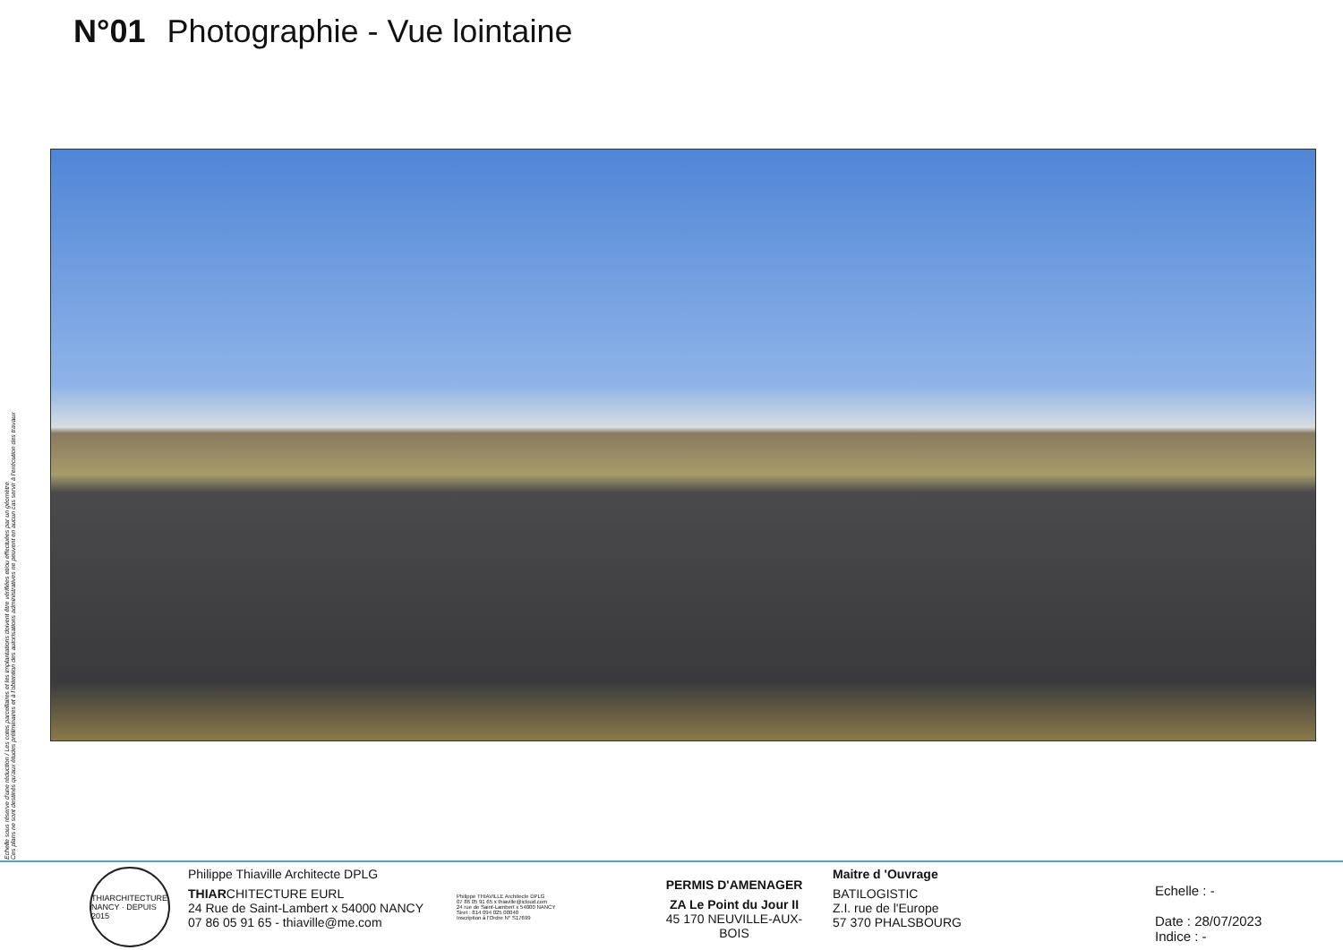N°01 Photographie - Vue lointaine
Echelle sous réserve d'une réduction / Les cotes parcellaires et les implantations doivent être vérifiées et/ou effectuées par un géomètre.
Ces plans ne sont destinés qu'aux études préliminaires et à l'obtention des autorisations administratives ne peuvent en aucun cas servir à l'exécution des travaux
THIARCHITECTURE
NANCY · DEPUIS 2015
Philippe Thiaville Architecte DPLG
THIARCHITECTURE EURL
24 Rue de Saint-Lambert x 54000 NANCY
07 86 05 91 65 - thiaville@me.com
Philippe THIAVILLE Architecte DPLG
07 86 05 91 65 x thiaville@icloud.com
24 rue de Saint-Lambert x 54000 NANCY
Siret : 814 094 025 00040
Inscription à l'Ordre N° S17699
PERMIS D'AMENAGER
ZA Le Point du Jour II
45 170 NEUVILLE-AUX-BOIS
Maitre d 'Ouvrage
BATILOGISTIC
Z.I. rue de l'Europe
57 370 PHALSBOURG
Echelle : -
Date : 28/07/2023
Indice : -